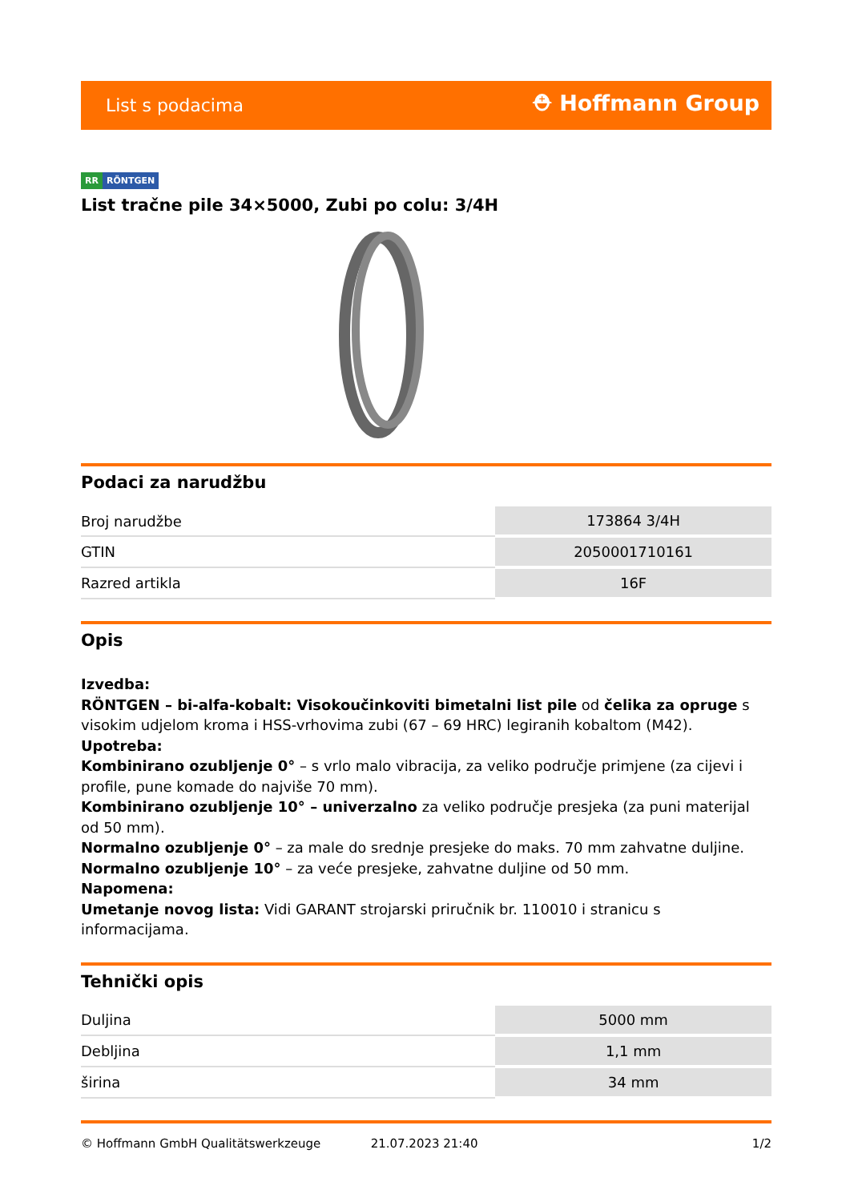List s podacima
⛑ Hoffmann Group
RR RÖNTGEN
List tračne pile 34×5000, Zubi po colu: 3/4H
Podaci za narudžbu
| Broj narudžbe | 173864 3/4H |
| GTIN | 2050001710161 |
| Razred artikla | 16F |
Opis
Izvedba:
RÖNTGEN – bi-alfa-kobalt: Visokoučinkoviti bimetalni list pile od čelika za opruge s visokim udjelom kroma i HSS-vrhovima zubi (67 – 69 HRC) legiranih kobaltom (M42).
Upotreba:
Kombinirano ozubljenje 0° – s vrlo malo vibracija, za veliko područje primjene (za cijevi i profile, pune komade do najviše 70 mm).
Kombinirano ozubljenje 10° – univerzalno za veliko područje presjeka (za puni materijal od 50 mm).
Normalno ozubljenje 0° – za male do srednje presjeke do maks. 70 mm zahvatne duljine.
Normalno ozubljenje 10° – za veće presjeke, zahvatne duljine od 50 mm.
Napomena:
Umetanje novog lista: Vidi GARANT strojarski priručnik br. 110010 i stranicu s informacijama.
Tehnički opis
| Duljina | 5000 mm |
| Debljina | 1,1 mm |
| širina | 34 mm |
© Hoffmann GmbH Qualitätswerkzeuge 21.07.2023 21:40 1/2